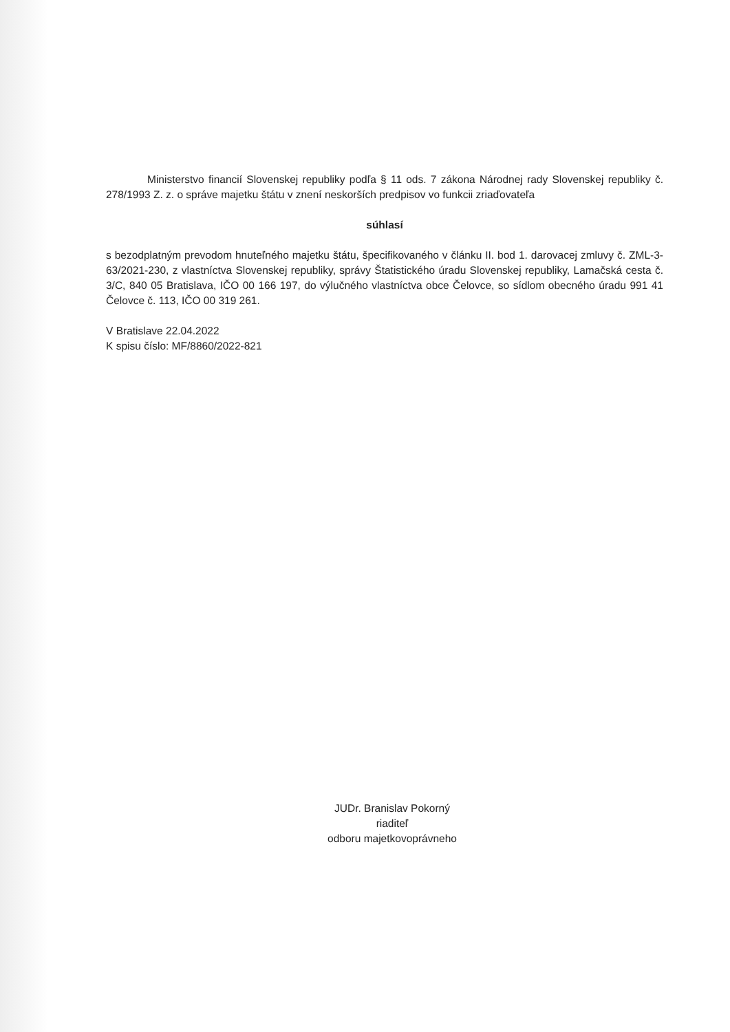Ministerstvo financií Slovenskej republiky podľa § 11 ods. 7 zákona Národnej rady Slovenskej republiky č. 278/1993 Z. z. o správe majetku štátu v znení neskorších predpisov vo funkcii zriaďovateľa
súhlasí
s bezodplatným prevodom hnuteľného majetku štátu, špecifikovaného v článku II. bod 1. darovacej zmluvy č. ZML-3-63/2021-230, z vlastníctva Slovenskej republiky, správy Štatistického úradu Slovenskej republiky, Lamačská cesta č. 3/C, 840 05 Bratislava, IČO 00 166 197, do výlučného vlastníctva obce Čelovce, so sídlom obecného úradu 991 41 Čelovce č. 113, IČO 00 319 261.
V Bratislave 22.04.2022
K spisu číslo: MF/8860/2022-821
JUDr. Branislav Pokorný
riaditeľ
odboru majetkovoprávneho